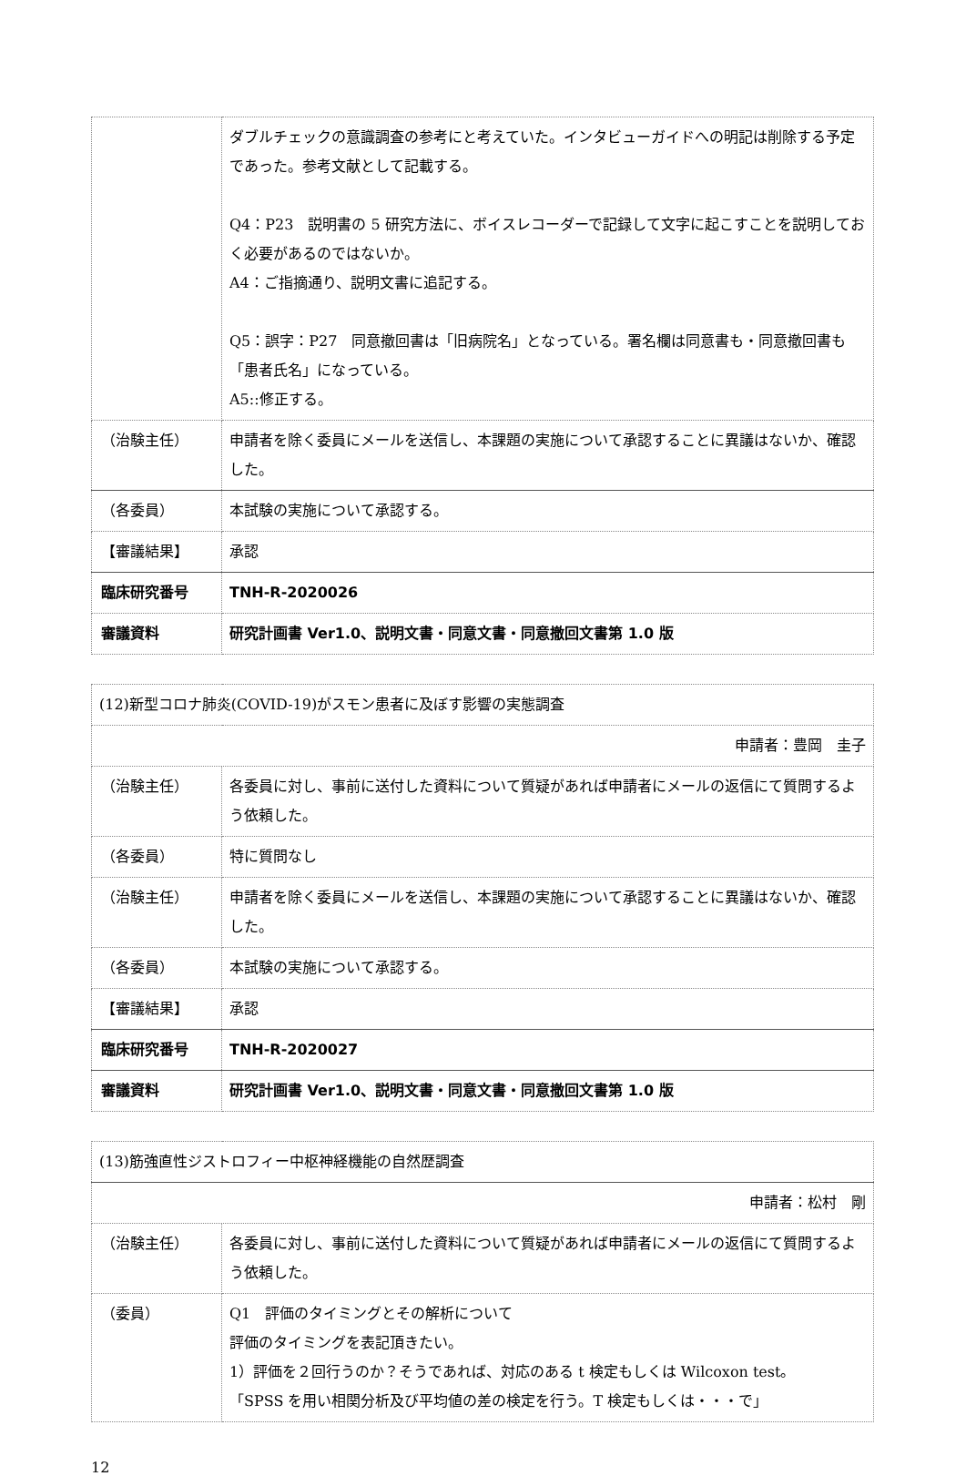| | ダブルチェックの意識調査の参考にと考えていた。インタビューガイドへの明記は削除する予定であった。参考文献として記載する。 Q4：P23 説明書の 5 研究方法に、ボイスレコーダーで記録して文字に起こすことを説明しておく必要があるのではないか。 A4：ご指摘通り、説明文書に追記する。 Q5：誤字：P27 同意撤回書は「旧病院名」となっている。署名欄は同意書も・同意撤回書も「患者氏名」になっている。 A5::修正する。 |
| （治験主任） | 申請者を除く委員にメールを送信し、本課題の実施について承認することに異議はないか、確認した。 |
| （各委員） | 本試験の実施について承認する。 |
| 【審議結果】 | 承認 |
| 臨床研究番号 | TNH-R-2020026 |
| 審議資料 | 研究計画書 Ver1.0、説明文書・同意文書・同意撤回文書第 1.0 版 |
| (12)新型コロナ肺炎(COVID-19)がスモン患者に及ぼす影響の実態調査 | |
| 申請者：豊岡 圭子 | |
| （治験主任） | 各委員に対し、事前に送付した資料について質疑があれば申請者にメールの返信にて質問するよう依頼した。 |
| （各委員） | 特に質問なし |
| （治験主任） | 申請者を除く委員にメールを送信し、本課題の実施について承認することに異議はないか、確認した。 |
| （各委員） | 本試験の実施について承認する。 |
| 【審議結果】 | 承認 |
| 臨床研究番号 | TNH-R-2020027 |
| 審議資料 | 研究計画書 Ver1.0、説明文書・同意文書・同意撤回文書第 1.0 版 |
| (13)筋強直性ジストロフィー中枢神経機能の自然歴調査 | |
| 申請者：松村 剛 | |
| （治験主任） | 各委員に対し、事前に送付した資料について質疑があれば申請者にメールの返信にて質問するよう依頼した。 |
| （委員） | Q1 評価のタイミングとその解析について 評価のタイミングを表記頂きたい。 1）評価を２回行うのか？そうであれば、対応のある t 検定もしくは Wilcoxon test。 「SPSS を用い相関分析及び平均値の差の検定を行う。T 検定もしくは・・・で」 |
12